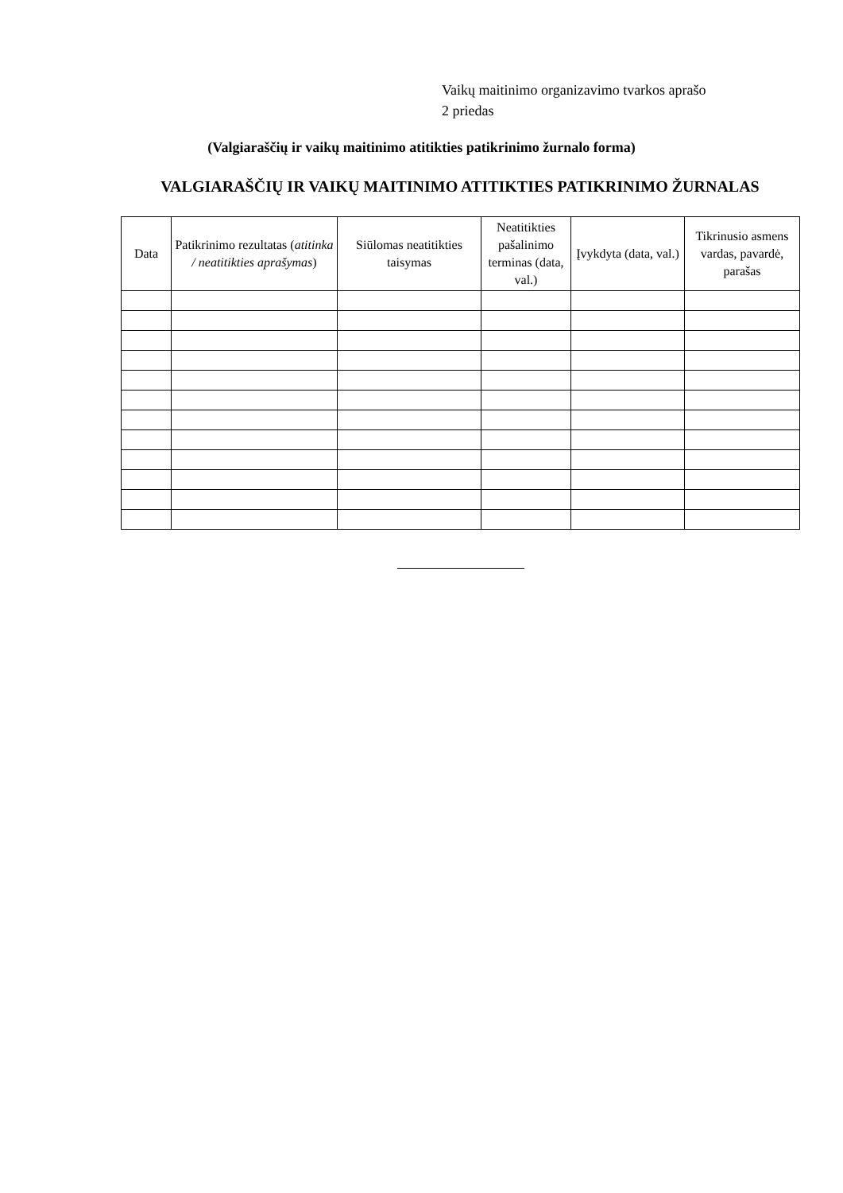Vaikų maitinimo organizavimo tvarkos aprašo
2 priedas
(Valgiaraščių ir vaikų maitinimo atitikties patikrinimo žurnalo forma)
VALGIARAŠČIŲ IR VAIKŲ MAITINIMO ATITIKTIES PATIKRINIMO ŽURNALAS
| Data | Patikrinimo rezultatas ( atitinka / neatitikties aprašymas ) | Siūlomas neatitikties taisymas | Neatitikties pašalinimo terminas (data, val.) | Įvykdyta (data, val.) | Tikrinusio asmens vardas, pavardė, parašas |
| --- | --- | --- | --- | --- | --- |